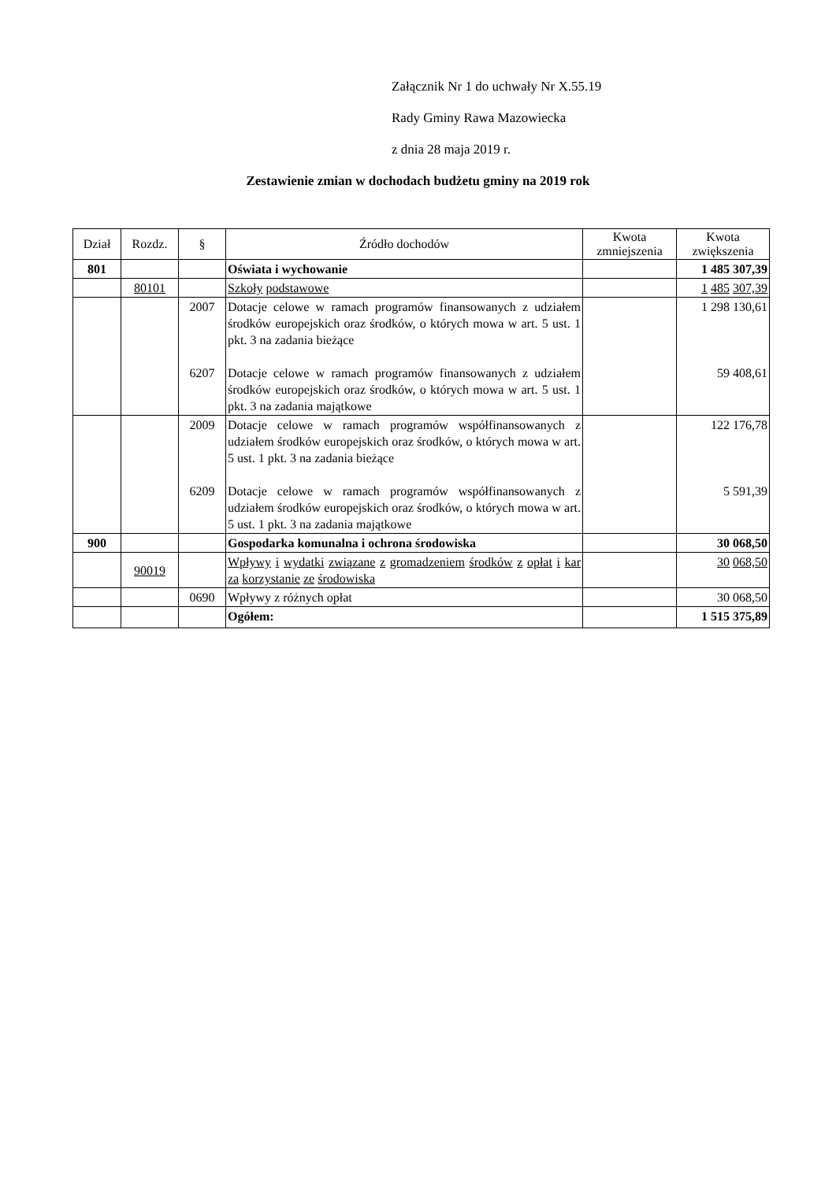Załącznik Nr 1 do uchwały Nr X.55.19
Rady Gminy Rawa Mazowiecka
z dnia 28 maja 2019 r.
Zestawienie zmian w dochodach budżetu gminy na 2019 rok
| Dział | Rozdz. | § | Źródło dochodów | Kwota zmniejszenia | Kwota zwiększenia |
| --- | --- | --- | --- | --- | --- |
| 801 | | | Oświata i wychowanie | | 1 485 307,39 |
| | 80101 | | Szkoły podstawowe | | 1 485 307,39 |
| | | 2007 6207 | Dotacje celowe w ramach programów finansowanych z udziałem środków europejskich oraz środków, o których mowa w art. 5 ust. 1 pkt. 3 na zadania bieżące Dotacje celowe w ramach programów finansowanych z udziałem środków europejskich oraz środków, o których mowa w art. 5 ust. 1 pkt. 3 na zadania majątkowe | | 1 298 130,61 59 408,61 |
| | | 2009 6209 | Dotacje celowe w ramach programów współfinansowanych z udziałem środków europejskich oraz środków, o których mowa w art. 5 ust. 1 pkt. 3 na zadania bieżące Dotacje celowe w ramach programów współfinansowanych z udziałem środków europejskich oraz środków, o których mowa w art. 5 ust. 1 pkt. 3 na zadania majątkowe | | 122 176,78 5 591,39 |
| 900 | | | Gospodarka komunalna i ochrona środowiska | | 30 068,50 |
| | 90019 | | Wpływy i wydatki związane z gromadzeniem środków z opłat i kar za korzystanie ze środowiska | | 30 068,50 |
| | | 0690 | Wpływy z różnych opłat | | 30 068,50 |
| | | | Ogółem: | | 1 515 375,89 |